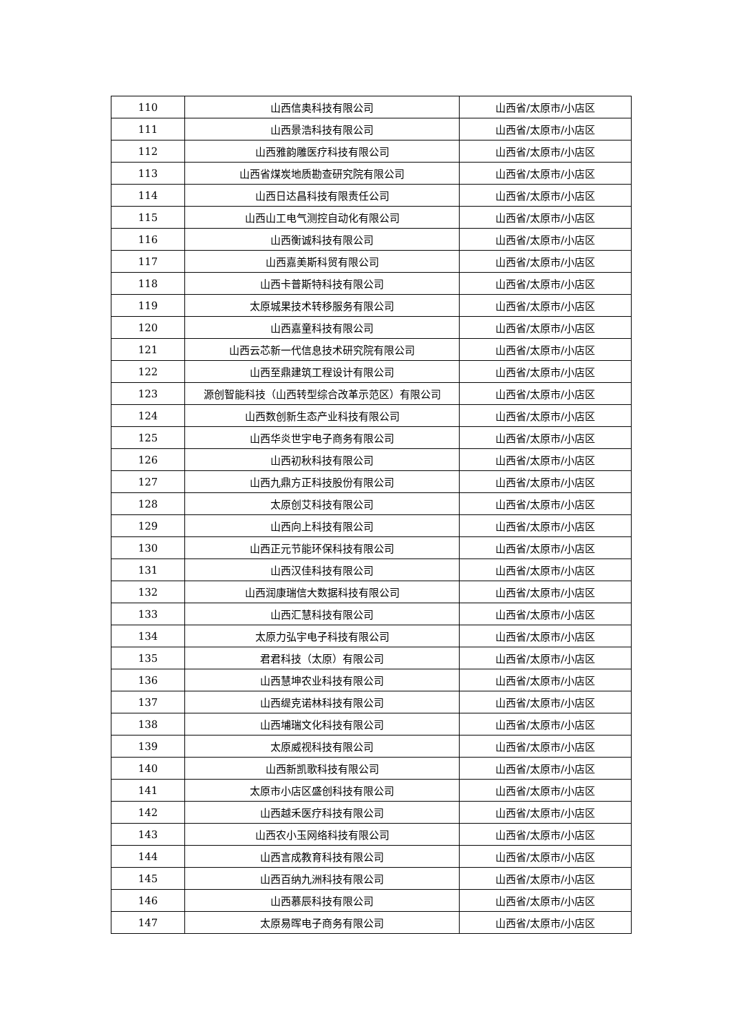| 110 | 山西信奥科技有限公司 | 山西省/太原市/小店区 |
| 111 | 山西景浩科技有限公司 | 山西省/太原市/小店区 |
| 112 | 山西雅韵雕医疗科技有限公司 | 山西省/太原市/小店区 |
| 113 | 山西省煤炭地质勘查研究院有限公司 | 山西省/太原市/小店区 |
| 114 | 山西日达昌科技有限责任公司 | 山西省/太原市/小店区 |
| 115 | 山西山工电气测控自动化有限公司 | 山西省/太原市/小店区 |
| 116 | 山西衡诚科技有限公司 | 山西省/太原市/小店区 |
| 117 | 山西嘉美斯科贸有限公司 | 山西省/太原市/小店区 |
| 118 | 山西卡普斯特科技有限公司 | 山西省/太原市/小店区 |
| 119 | 太原城果技术转移服务有限公司 | 山西省/太原市/小店区 |
| 120 | 山西嘉童科技有限公司 | 山西省/太原市/小店区 |
| 121 | 山西云芯新一代信息技术研究院有限公司 | 山西省/太原市/小店区 |
| 122 | 山西至鼎建筑工程设计有限公司 | 山西省/太原市/小店区 |
| 123 | 源创智能科技（山西转型综合改革示范区）有限公司 | 山西省/太原市/小店区 |
| 124 | 山西数创新生态产业科技有限公司 | 山西省/太原市/小店区 |
| 125 | 山西华炎世宇电子商务有限公司 | 山西省/太原市/小店区 |
| 126 | 山西初秋科技有限公司 | 山西省/太原市/小店区 |
| 127 | 山西九鼎方正科技股份有限公司 | 山西省/太原市/小店区 |
| 128 | 太原创艾科技有限公司 | 山西省/太原市/小店区 |
| 129 | 山西向上科技有限公司 | 山西省/太原市/小店区 |
| 130 | 山西正元节能环保科技有限公司 | 山西省/太原市/小店区 |
| 131 | 山西汉佳科技有限公司 | 山西省/太原市/小店区 |
| 132 | 山西润康瑞信大数据科技有限公司 | 山西省/太原市/小店区 |
| 133 | 山西汇慧科技有限公司 | 山西省/太原市/小店区 |
| 134 | 太原力弘宇电子科技有限公司 | 山西省/太原市/小店区 |
| 135 | 君君科技（太原）有限公司 | 山西省/太原市/小店区 |
| 136 | 山西慧坤农业科技有限公司 | 山西省/太原市/小店区 |
| 137 | 山西缇克诺林科技有限公司 | 山西省/太原市/小店区 |
| 138 | 山西埔瑞文化科技有限公司 | 山西省/太原市/小店区 |
| 139 | 太原威视科技有限公司 | 山西省/太原市/小店区 |
| 140 | 山西新凯歌科技有限公司 | 山西省/太原市/小店区 |
| 141 | 太原市小店区盛创科技有限公司 | 山西省/太原市/小店区 |
| 142 | 山西越禾医疗科技有限公司 | 山西省/太原市/小店区 |
| 143 | 山西农小玉网络科技有限公司 | 山西省/太原市/小店区 |
| 144 | 山西言成教育科技有限公司 | 山西省/太原市/小店区 |
| 145 | 山西百纳九洲科技有限公司 | 山西省/太原市/小店区 |
| 146 | 山西慕辰科技有限公司 | 山西省/太原市/小店区 |
| 147 | 太原易晖电子商务有限公司 | 山西省/太原市/小店区 |